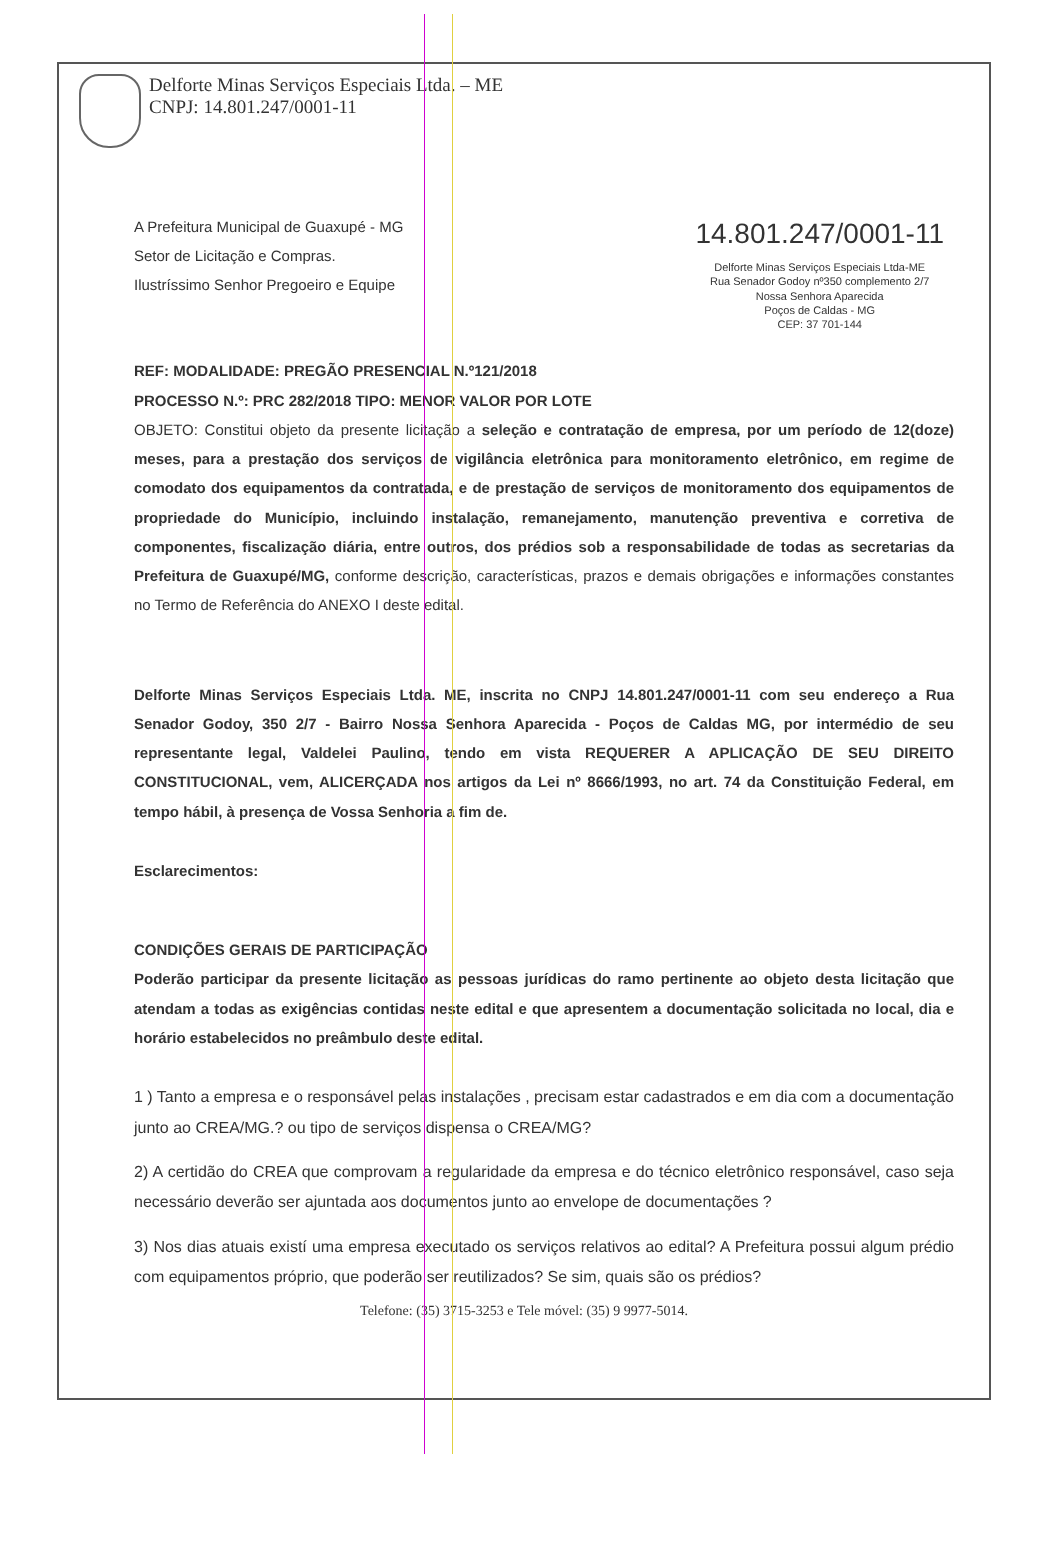Delforte Minas Serviços Especiais Ltda. – ME
CNPJ: 14.801.247/0001-11
A Prefeitura Municipal de Guaxupé - MG
Setor de Licitação e Compras.
Ilustríssimo Senhor Pregoeiro e Equipe
14.801.247/0001-11
Delforte Minas Serviços Especiais Ltda-ME
Rua Senador Godoy nº350 complemento 2/7
Nossa Senhora Aparecida
Poços de Caldas - MG
CEP: 37 701-144
REF: MODALIDADE: PREGÃO PRESENCIAL N.º121/2018
PROCESSO N.º: PRC 282/2018 TIPO: MENOR VALOR POR LOTE
OBJETO: Constitui objeto da presente licitação a seleção e contratação de empresa, por um período de 12(doze) meses, para a prestação dos serviços de vigilância eletrônica para monitoramento eletrônico, em regime de comodato dos equipamentos da contratada, e de prestação de serviços de monitoramento dos equipamentos de propriedade do Município, incluindo instalação, remanejamento, manutenção preventiva e corretiva de componentes, fiscalização diária, entre outros, dos prédios sob a responsabilidade de todas as secretarias da Prefeitura de Guaxupé/MG, conforme descrição, características, prazos e demais obrigações e informações constantes no Termo de Referência do ANEXO I deste edital.
Delforte Minas Serviços Especiais Ltda. ME, inscrita no CNPJ 14.801.247/0001-11 com seu endereço a Rua Senador Godoy, 350 2/7 - Bairro Nossa Senhora Aparecida - Poços de Caldas MG, por intermédio de seu representante legal, Valdelei Paulino, tendo em vista REQUERER A APLICAÇÃO DE SEU DIREITO CONSTITUCIONAL, vem, ALICERÇADA nos artigos da Lei nº 8666/1993, no art. 74 da Constituição Federal, em tempo hábil, à presença de Vossa Senhoria a fim de.
Esclarecimentos:
CONDIÇÕES GERAIS DE PARTICIPAÇÃO
Poderão participar da presente licitação as pessoas jurídicas do ramo pertinente ao objeto desta licitação que atendam a todas as exigências contidas neste edital e que apresentem a documentação solicitada no local, dia e horário estabelecidos no preâmbulo deste edital.
1 ) Tanto a empresa e o responsável pelas instalações , precisam estar cadastrados e em dia com a documentação junto ao CREA/MG.? ou tipo de serviços dispensa o CREA/MG?
2) A certidão do CREA que comprovam a regularidade da empresa e do técnico eletrônico responsável, caso seja necessário deverão ser ajuntada aos documentos junto ao envelope de documentações ?
3) Nos dias atuais existí uma empresa executado os serviços relativos ao edital? A Prefeitura possui algum prédio com equipamentos próprio, que poderão ser reutilizados? Se sim, quais são os prédios?
Telefone: (35) 3715-3253 e Tele móvel: (35) 9 9977-5014.